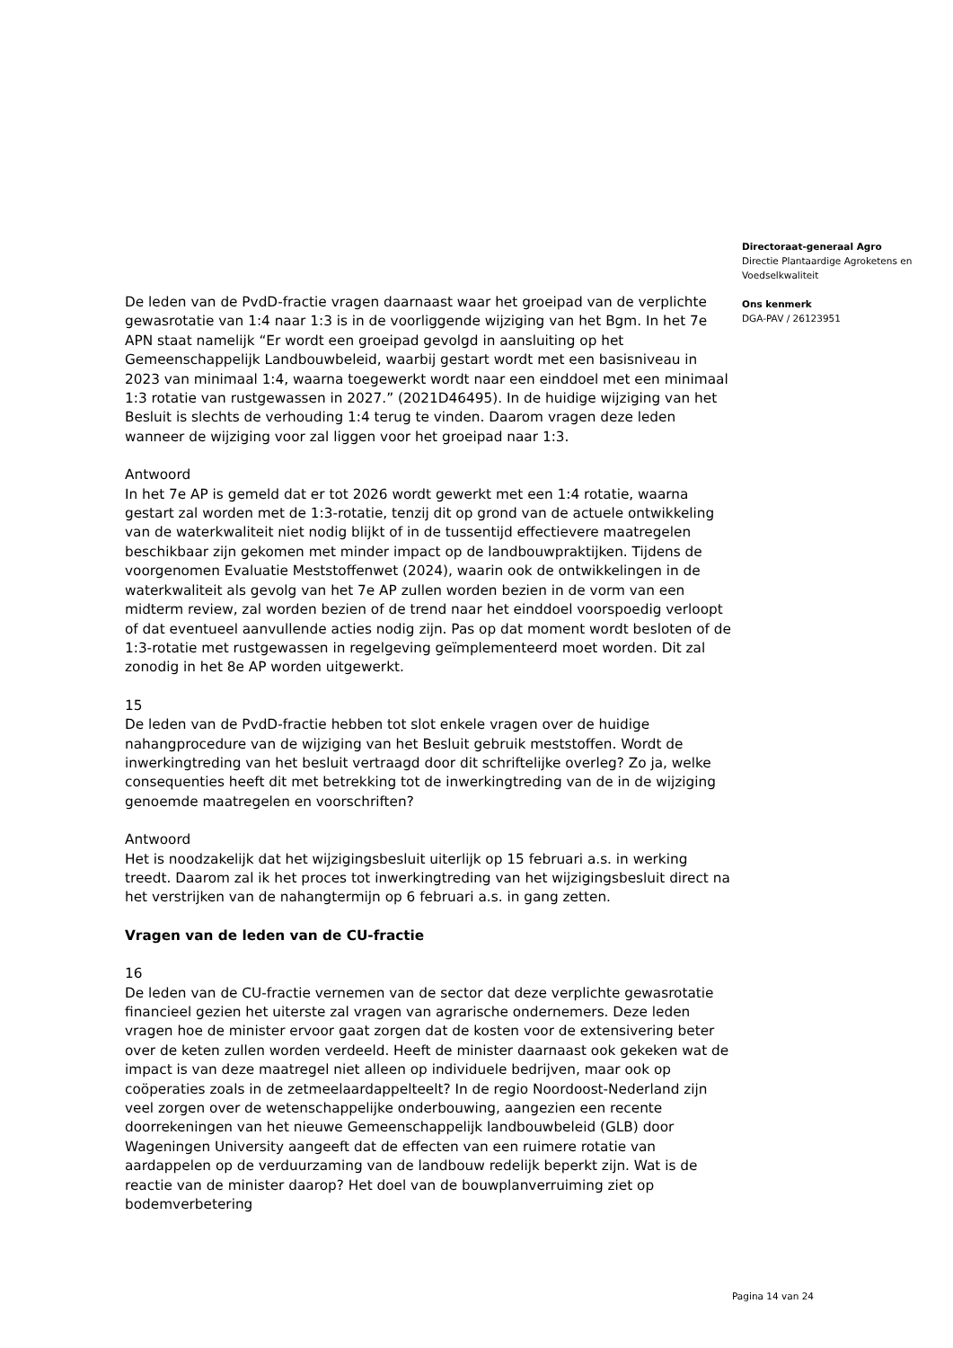De leden van de PvdD-fractie vragen daarnaast waar het groeipad van de verplichte gewasrotatie van 1:4 naar 1:3 is in de voorliggende wijziging van het Bgm. In het 7e APN staat namelijk “Er wordt een groeipad gevolgd in aansluiting op het Gemeenschappelijk Landbouwbeleid, waarbij gestart wordt met een basisniveau in 2023 van minimaal 1:4, waarna toegewerkt wordt naar een einddoel met een minimaal 1:3 rotatie van rustgewassen in 2027.” (2021D46495). In de huidige wijziging van het Besluit is slechts de verhouding 1:4 terug te vinden. Daarom vragen deze leden wanneer de wijziging voor zal liggen voor het groeipad naar 1:3.
Antwoord
In het 7e AP is gemeld dat er tot 2026 wordt gewerkt met een 1:4 rotatie, waarna gestart zal worden met de 1:3-rotatie, tenzij dit op grond van de actuele ontwikkeling van de waterkwaliteit niet nodig blijkt of in de tussentijd effectievere maatregelen beschikbaar zijn gekomen met minder impact op de landbouwpraktijken. Tijdens de voorgenomen Evaluatie Meststoffenwet (2024), waarin ook de ontwikkelingen in de waterkwaliteit als gevolg van het 7e AP zullen worden bezien in de vorm van een midterm review, zal worden bezien of de trend naar het einddoel voorspoedig verloopt of dat eventueel aanvullende acties nodig zijn. Pas op dat moment wordt besloten of de 1:3-rotatie met rustgewassen in regelgeving geïmplementeerd moet worden. Dit zal zonodig in het 8e AP worden uitgewerkt.
15
De leden van de PvdD-fractie hebben tot slot enkele vragen over de huidige nahangprocedure van de wijziging van het Besluit gebruik meststoffen. Wordt de inwerkingtreding van het besluit vertraagd door dit schriftelijke overleg? Zo ja, welke consequenties heeft dit met betrekking tot de inwerkingtreding van de in de wijziging genoemde maatregelen en voorschriften?
Antwoord
Het is noodzakelijk dat het wijzigingsbesluit uiterlijk op 15 februari a.s. in werking treedt. Daarom zal ik het proces tot inwerkingtreding van het wijzigingsbesluit direct na het verstrijken van de nahangtermijn op 6 februari a.s. in gang zetten.
Vragen van de leden van de CU-fractie
16
De leden van de CU-fractie vernemen van de sector dat deze verplichte gewasrotatie financieel gezien het uiterste zal vragen van agrarische ondernemers. Deze leden vragen hoe de minister ervoor gaat zorgen dat de kosten voor de extensivering beter over de keten zullen worden verdeeld. Heeft de minister daarnaast ook gekeken wat de impact is van deze maatregel niet alleen op individuele bedrijven, maar ook op coöperaties zoals in de zetmeelaardappelteelt? In de regio Noordoost-Nederland zijn veel zorgen over de wetenschappelijke onderbouwing, aangezien een recente doorrekeningen van het nieuwe Gemeenschappelijk landbouwbeleid (GLB) door Wageningen University aangeeft dat de effecten van een ruimere rotatie van aardappelen op de verduurzaming van de landbouw redelijk beperkt zijn. Wat is de reactie van de minister daarop? Het doel van de bouwplanverruiming ziet op bodemverbetering
Directoraat-generaal Agro
Directie Plantaardige Agroketens en Voedselkwaliteit
Ons kenmerk
DGA-PAV / 26123951
Pagina 14 van 24